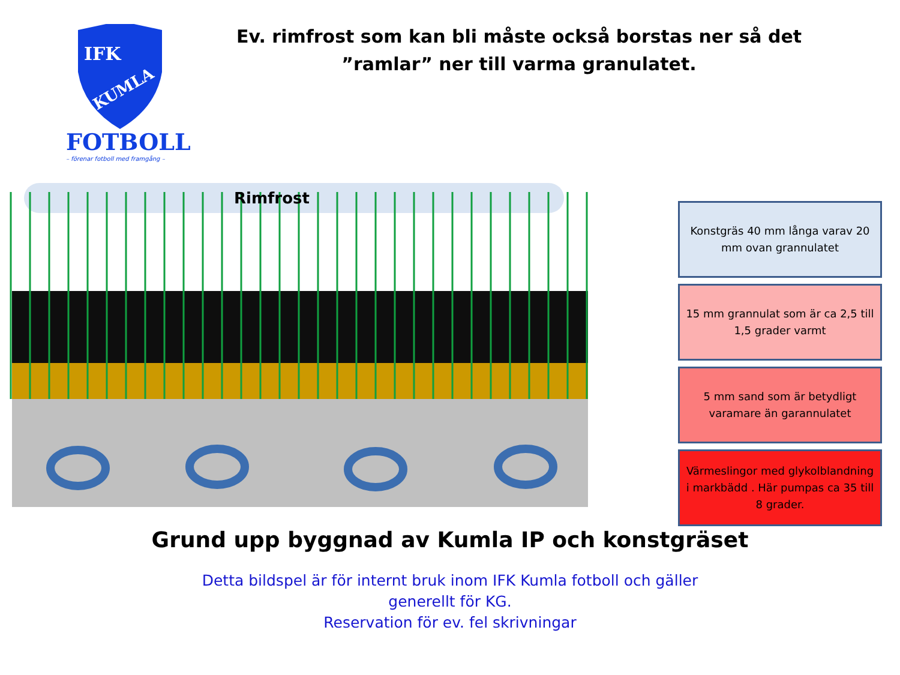IFK
KUMLA
FOTBOLL
– förenar fotboll med framgång –
Ev. rimfrost som kan bli måste också borstas ner så det ”ramlar” ner till varma granulatet.
Rimfrost
Konstgräs 40 mm långa varav 20 mm ovan grannulatet
15 mm grannulat som är ca 2,5 till 1,5 grader varmt
5 mm sand som är betydligt varamare än garannulatet
Värmeslingor med glykolblandning i markbädd . Här pumpas ca 35 till 8 grader.
Grund upp byggnad av Kumla IP och konstgräset
Detta bildspel är för internt bruk inom IFK Kumla fotboll och gäller generellt för KG.
Reservation för ev. fel skrivningar